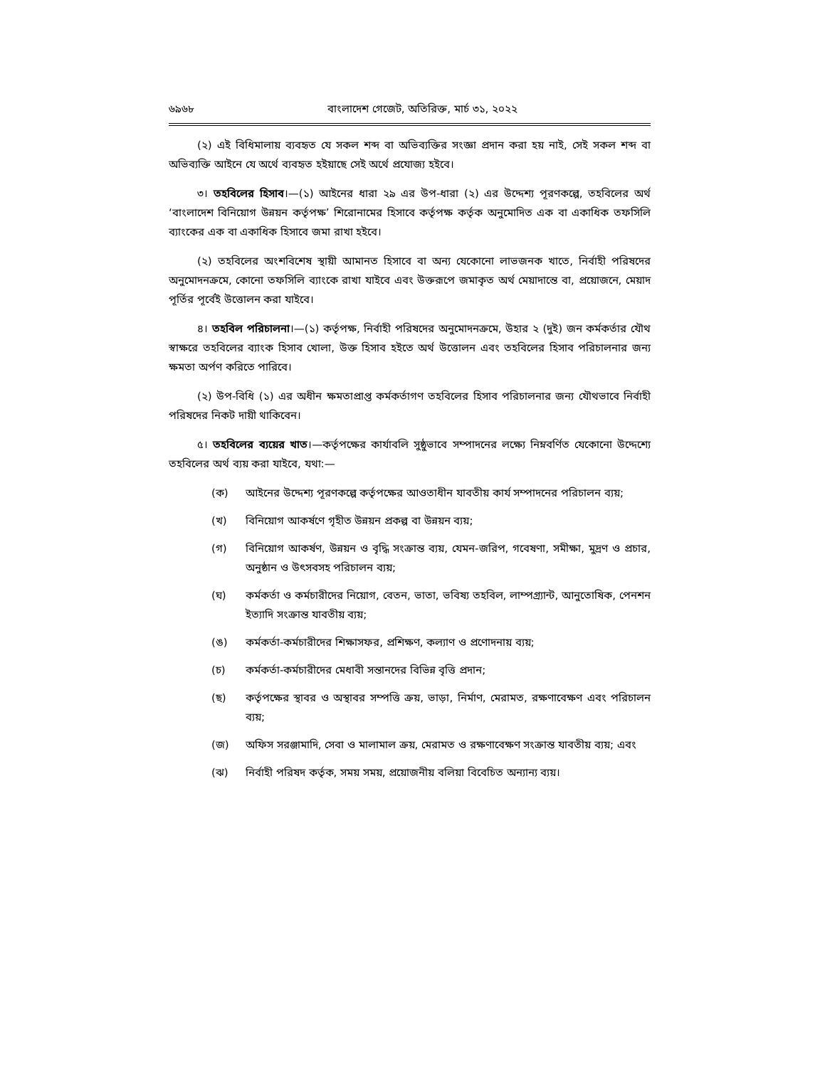৬৯৬৮ বাংলাদেশ গেজেট, অতিরিক্ত, মার্চ ৩১, ২০২২
(২) এই বিধিমালায় ব্যবহৃত যে সকল শব্দ বা অভিব্যক্তির সংজ্ঞা প্রদান করা হয় নাই, সেই সকল শব্দ বা অভিব্যক্তি আইনে যে অর্থে ব্যবহৃত হইয়াছে সেই অর্থে প্রযোজ্য হইবে।
৩। তহবিলের হিসাব।—(১) আইনের ধারা ২৯ এর উপ-ধারা (২) এর উদ্দেশ্য পূরণকল্পে, তহবিলের অর্থ ‘বাংলাদেশ বিনিয়োগ উন্নয়ন কর্তৃপক্ষ’ শিরোনামের হিসাবে কর্তৃপক্ষ কর্তৃক অনুমোদিত এক বা একাধিক তফসিলি ব্যাংকের এক বা একাধিক হিসাবে জমা রাখা হইবে।
(২) তহবিলের অংশবিশেষ স্থায়ী আমানত হিসাবে বা অন্য যেকোনো লাভজনক খাতে, নির্বাহী পরিষদের অনুমোদনক্রমে, কোনো তফসিলি ব্যাংকে রাখা যাইবে এবং উক্তরূপে জমাকৃত অর্থ মেয়াদান্তে বা, প্রয়োজনে, মেয়াদ পূর্তির পূর্বেই উত্তোলন করা যাইবে।
৪। তহবিল পরিচালনা।—(১) কর্তৃপক্ষ, নির্বাহী পরিষদের অনুমোদনক্রমে, উহার ২ (দুই) জন কর্মকর্তার যৌথ স্বাক্ষরে তহবিলের ব্যাংক হিসাব খোলা, উক্ত হিসাব হইতে অর্থ উত্তোলন এবং তহবিলের হিসাব পরিচালনার জন্য ক্ষমতা অর্পণ করিতে পারিবে।
(২) উপ-বিধি (১) এর অধীন ক্ষমতাপ্রাপ্ত কর্মকর্তাগণ তহবিলের হিসাব পরিচালনার জন্য যৌথভাবে নির্বাহী পরিষদের নিকট দায়ী থাকিবেন।
৫। তহবিলের ব্যয়ের খাত।—কর্তৃপক্ষের কার্যাবলি সুষ্ঠুভাবে সম্পাদনের লক্ষ্যে নিম্নবর্ণিত যেকোনো উদ্দেশ্যে তহবিলের অর্থ ব্যয় করা যাইবে, যথা:—
(ক) আইনের উদ্দেশ্য পূরণকল্পে কর্তৃপক্ষের আওতাধীন যাবতীয় কার্য সম্পাদনের পরিচালন ব্যয়;
(খ) বিনিয়োগ আকর্ষণে গৃহীত উন্নয়ন প্রকল্প বা উন্নয়ন ব্যয়;
(গ) বিনিয়োগ আকর্ষণ, উন্নয়ন ও বৃদ্ধি সংক্রান্ত ব্যয়, যেমন-জরিপ, গবেষণা, সমীক্ষা, মুদ্রণ ও প্রচার, অনুষ্ঠান ও উৎসবসহ পরিচালন ব্যয়;
(ঘ) কর্মকর্তা ও কর্মচারীদের নিয়োগ, বেতন, ভাতা, ভবিষ্য তহবিল, লাম্পগ্র্যান্ট, আনুতোষিক, পেনশন ইত্যাদি সংক্রান্ত যাবতীয় ব্যয়;
(ঙ) কর্মকর্তা-কর্মচারীদের শিক্ষাসফর, প্রশিক্ষণ, কল্যাণ ও প্রণোদনায় ব্যয়;
(চ) কর্মকর্তা-কর্মচারীদের মেধাবী সন্তানদের বিভিন্ন বৃত্তি প্রদান;
(ছ) কর্তৃপক্ষের স্থাবর ও অস্থাবর সম্পত্তি ক্রয়, ভাড়া, নির্মাণ, মেরামত, রক্ষণাবেক্ষণ এবং পরিচালন ব্যয়;
(জ) অফিস সরঞ্জামাদি, সেবা ও মালামাল ক্রয়, মেরামত ও রক্ষণাবেক্ষণ সংক্রান্ত যাবতীয় ব্যয়; এবং
(ঝ) নির্বাহী পরিষদ কর্তৃক, সময় সময়, প্রয়োজনীয় বলিয়া বিবেচিত অন্যান্য ব্যয়।